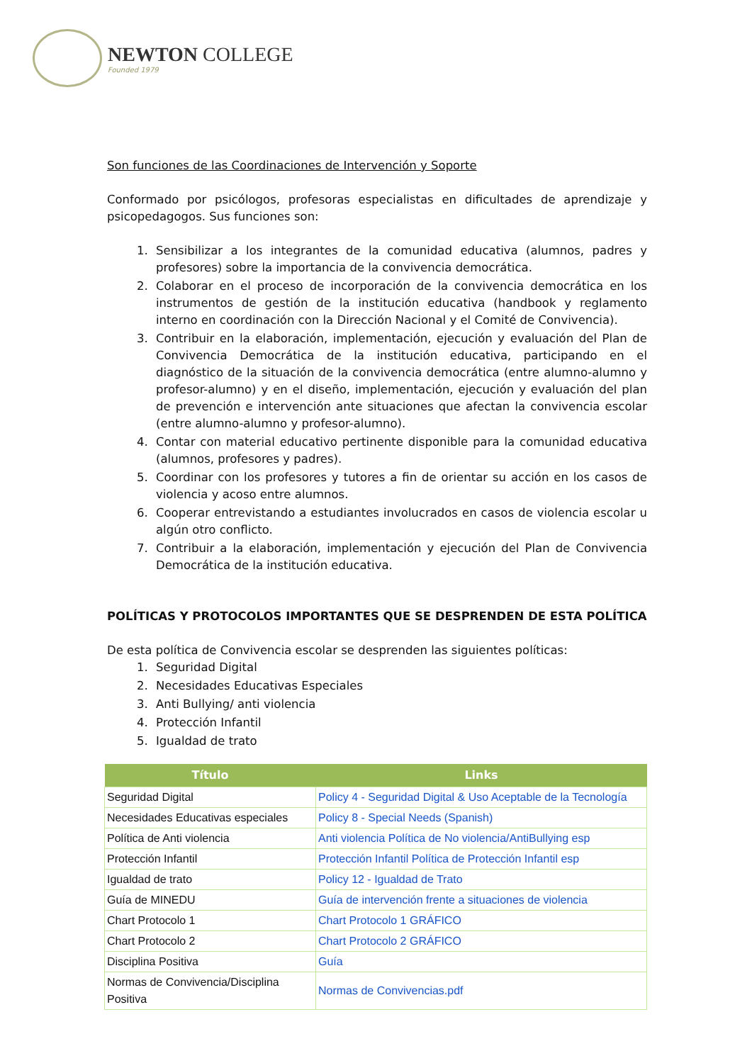NEWTON COLLEGE
Founded 1979
Son funciones de las Coordinaciones de Intervención y Soporte
Conformado por psicólogos, profesoras especialistas en dificultades de aprendizaje y psicopedagogos. Sus funciones son:
1. Sensibilizar a los integrantes de la comunidad educativa (alumnos, padres y profesores) sobre la importancia de la convivencia democrática.
2. Colaborar en el proceso de incorporación de la convivencia democrática en los instrumentos de gestión de la institución educativa (handbook y reglamento interno en coordinación con la Dirección Nacional y el Comité de Convivencia).
3. Contribuir en la elaboración, implementación, ejecución y evaluación del Plan de Convivencia Democrática de la institución educativa, participando en el diagnóstico de la situación de la convivencia democrática (entre alumno-alumno y profesor-alumno) y en el diseño, implementación, ejecución y evaluación del plan de prevención e intervención ante situaciones que afectan la convivencia escolar (entre alumno-alumno y profesor-alumno).
4. Contar con material educativo pertinente disponible para la comunidad educativa (alumnos, profesores y padres).
5. Coordinar con los profesores y tutores a fin de orientar su acción en los casos de violencia y acoso entre alumnos.
6. Cooperar entrevistando a estudiantes involucrados en casos de violencia escolar u algún otro conflicto.
7. Contribuir a la elaboración, implementación y ejecución del Plan de Convivencia Democrática de la institución educativa.
POLÍTICAS Y PROTOCOLOS IMPORTANTES QUE SE DESPRENDEN DE ESTA POLÍTICA
De esta política de Convivencia escolar se desprenden las siguientes políticas:
1. Seguridad Digital
2. Necesidades Educativas Especiales
3. Anti Bullying/ anti violencia
4. Protección Infantil
5. Igualdad de trato
| Título | Links |
| --- | --- |
| Seguridad Digital | Policy 4 - Seguridad Digital & Uso Aceptable de la Tecnología |
| Necesidades Educativas especiales | Policy 8 - Special Needs (Spanish) |
| Política de Anti violencia | Anti violencia Política de No violencia/AntiBullying esp |
| Protección Infantil | Protección Infantil Política de Protección Infantil esp |
| Igualdad de trato | Policy 12 - Igualdad de Trato |
| Guía de MINEDU | Guía de intervención frente a situaciones de violencia |
| Chart Protocolo 1 | Chart Protocolo 1 GRÁFICO |
| Chart Protocolo 2 | Chart Protocolo 2 GRÁFICO |
| Disciplina Positiva | Guía |
| Normas de Convivencia/Disciplina Positiva | Normas de Convivencias.pdf |